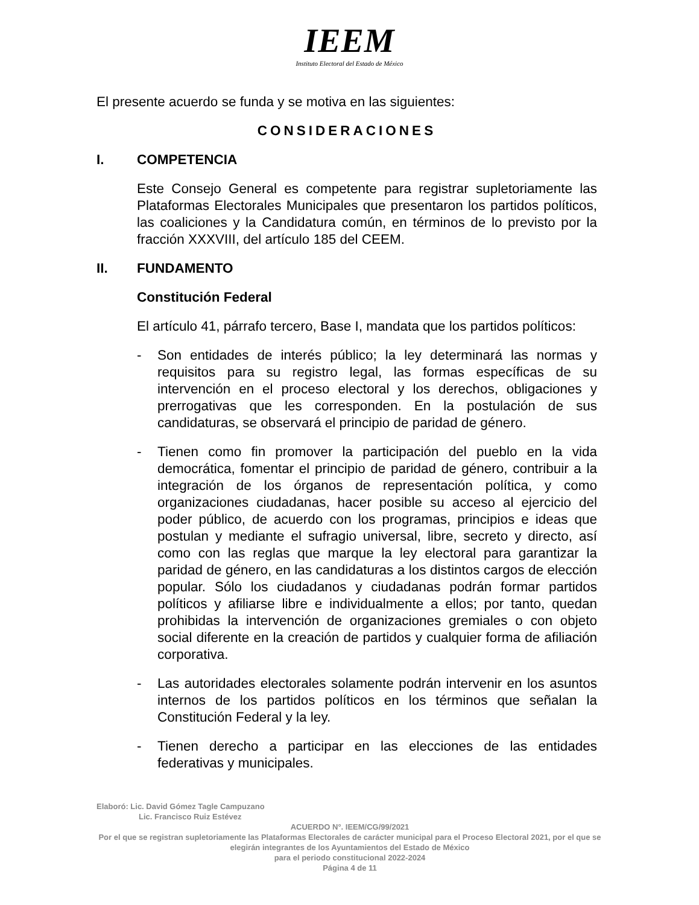IEEM
Instituto Electoral del Estado de México
El presente acuerdo se funda y se motiva en las siguientes:
CONSIDERACIONES
I. COMPETENCIA
Este Consejo General es competente para registrar supletoriamente las Plataformas Electorales Municipales que presentaron los partidos políticos, las coaliciones y la Candidatura común, en términos de lo previsto por la fracción XXXVIII, del artículo 185 del CEEM.
II. FUNDAMENTO
Constitución Federal
El artículo 41, párrafo tercero, Base I, mandata que los partidos políticos:
- Son entidades de interés público; la ley determinará las normas y requisitos para su registro legal, las formas específicas de su intervención en el proceso electoral y los derechos, obligaciones y prerrogativas que les corresponden. En la postulación de sus candidaturas, se observará el principio de paridad de género.
- Tienen como fin promover la participación del pueblo en la vida democrática, fomentar el principio de paridad de género, contribuir a la integración de los órganos de representación política, y como organizaciones ciudadanas, hacer posible su acceso al ejercicio del poder público, de acuerdo con los programas, principios e ideas que postulan y mediante el sufragio universal, libre, secreto y directo, así como con las reglas que marque la ley electoral para garantizar la paridad de género, en las candidaturas a los distintos cargos de elección popular. Sólo los ciudadanos y ciudadanas podrán formar partidos políticos y afiliarse libre e individualmente a ellos; por tanto, quedan prohibidas la intervención de organizaciones gremiales o con objeto social diferente en la creación de partidos y cualquier forma de afiliación corporativa.
- Las autoridades electorales solamente podrán intervenir en los asuntos internos de los partidos políticos en los términos que señalan la Constitución Federal y la ley.
- Tienen derecho a participar en las elecciones de las entidades federativas y municipales.
Elaboró: Lic. David Gómez Tagle Campuzano
Lic. Francisco Ruiz Estévez
ACUERDO N°. IEEM/CG/99/2021
Por el que se registran supletoriamente las Plataformas Electorales de carácter municipal para el Proceso Electoral 2021, por el que se elegirán integrantes de los Ayuntamientos del Estado de México
para el periodo constitucional 2022-2024
Página 4 de 11